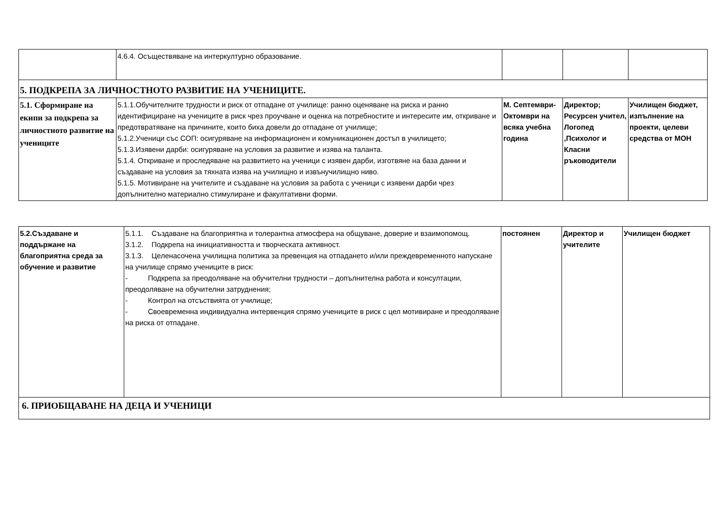| | 4.6.4. Осъществяване на интеркултурно образование. | | | |
| 5. ПОДКРЕПА ЗА ЛИЧНОСТНОТО РАЗВИТИЕ НА УЧЕНИЦИТЕ. | | | | |
| 5.1. Сформиране на екипи за подкрепа за личностното развитие на учениците | 5.1.1.Обучителните трудности и риск от отпадане от училище: ранно оценяване на риска и ранно идентифициране на учениците в риск чрез проучване и оценка на потребностите и интересите им, откриване и предотвратяване на причините, които биха довели до отпадане от училище; 5.1.2.Ученици със СОП: осигуряване на информационен и комуникационен достъп в училището; 5.1.3.Изявени дарби: осигуряване на условия за развитие и изява на таланта. 5.1.4. Откриване и проследяване на развитието на ученици с изявен дарби, изготвяне на база данни и създаване на условия за тяхната изява на училищно и извънучилищно ниво. 5.1.5. Мотивиране на учителите и създаване на условия за работа с ученици с изявени дарби чрез допълнително материално стимулиране и факултативни форми. | М. Септември-Октомври на всяка учебна година | Директор; Ресурсен учител, Логопед ,Психолог и Класни ръководители | Училищен бюджет, изпълнение на проекти, целеви средства от МОН |
| 5.2.Създаване и поддържане на благоприятна среда за обучение и развитие | 5.1.1. Създаване на благоприятна и толерантна атмосфера на общуване, доверие и взаимопомощ. 3.1.2. Подкрепа на инициативността и творческата активност. 3.1.3. Целенасочена училищна политика за превенция на отпадането и/или преждевременното напускане на училище спрямо учениците в риск: - Подкрепа за преодоляване на обучителни трудности – допълнителна работа и консултации, преодоляване на обучителни затруднения; - Контрол на отсъствията от училище; - Своевременна индивидуална интервенция спрямо учениците в риск с цел мотивиране и преодоляване на риска от отпадане. | постоянен | Директор и учителите | Училищен бюджет |
| 6. ПРИОБЩАВАНЕ НА ДЕЦА И УЧЕНИЦИ | | | | |